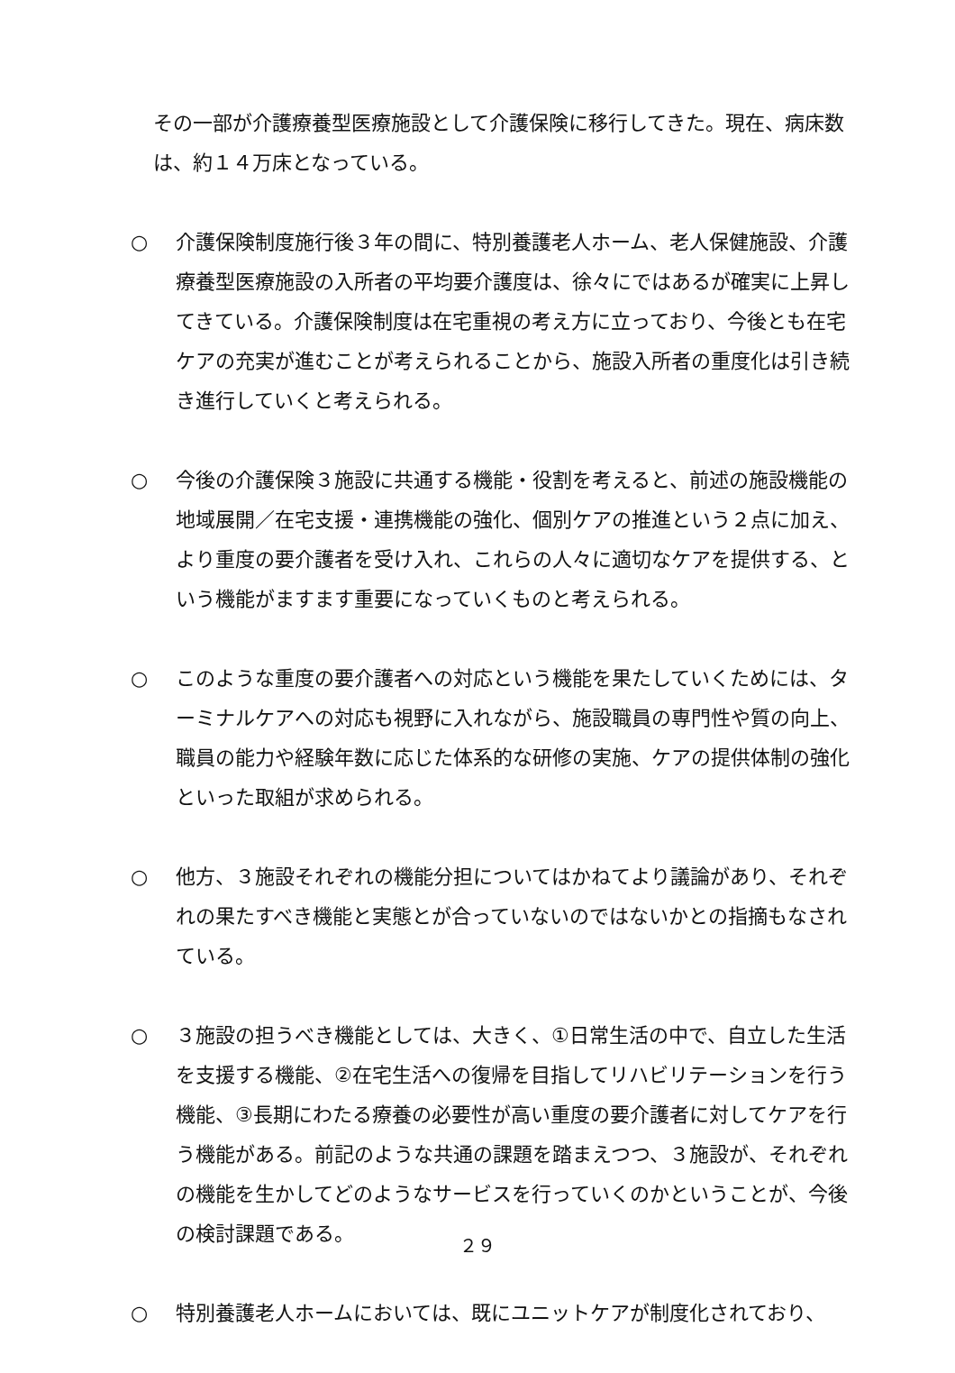その一部が介護療養型医療施設として介護保険に移行してきた。現在、病床数は、約１４万床となっている。
○ 介護保険制度施行後３年の間に、特別養護老人ホーム、老人保健施設、介護療養型医療施設の入所者の平均要介護度は、徐々にではあるが確実に上昇してきている。介護保険制度は在宅重視の考え方に立っており、今後とも在宅ケアの充実が進むことが考えられることから、施設入所者の重度化は引き続き進行していくと考えられる。
○ 今後の介護保険３施設に共通する機能・役割を考えると、前述の施設機能の地域展開／在宅支援・連携機能の強化、個別ケアの推進という２点に加え、より重度の要介護者を受け入れ、これらの人々に適切なケアを提供する、という機能がますます重要になっていくものと考えられる。
○ このような重度の要介護者への対応という機能を果たしていくためには、ターミナルケアへの対応も視野に入れながら、施設職員の専門性や質の向上、職員の能力や経験年数に応じた体系的な研修の実施、ケアの提供体制の強化といった取組が求められる。
○ 他方、３施設それぞれの機能分担についてはかねてより議論があり、それぞれの果たすべき機能と実態とが合っていないのではないかとの指摘もなされている。
○ ３施設の担うべき機能としては、大きく、①日常生活の中で、自立した生活を支援する機能、②在宅生活への復帰を目指してリハビリテーションを行う機能、③長期にわたる療養の必要性が高い重度の要介護者に対してケアを行う機能がある。前記のような共通の課題を踏まえつつ、３施設が、それぞれの機能を生かしてどのようなサービスを行っていくのかということが、今後の検討課題である。
○ 特別養護老人ホームにおいては、既にユニットケアが制度化されており、
２９